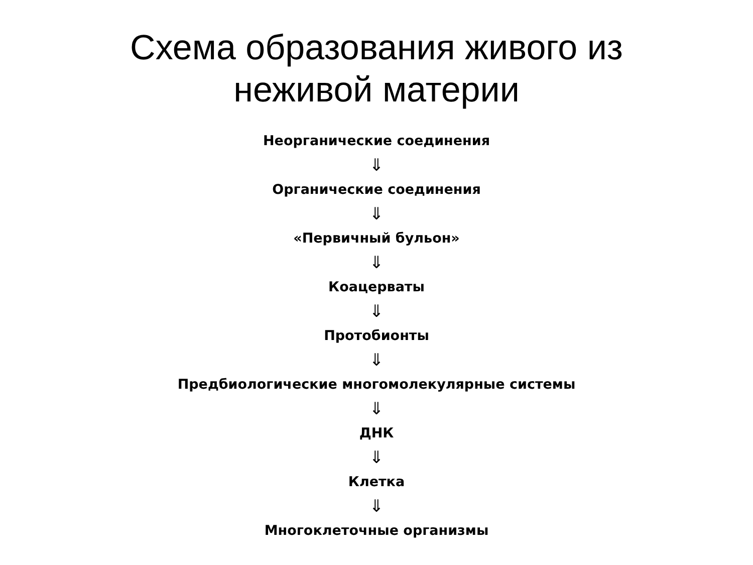Схема образования живого из
неживой материи
Неорганические соединения
⇓
Органические соединения
⇓
«Первичный бульон»
⇓
Коацерваты
⇓
Протобионты
⇓
Предбиологические многомолекулярные системы
⇓
ДНК
⇓
Клетка
⇓
Многоклеточные организмы